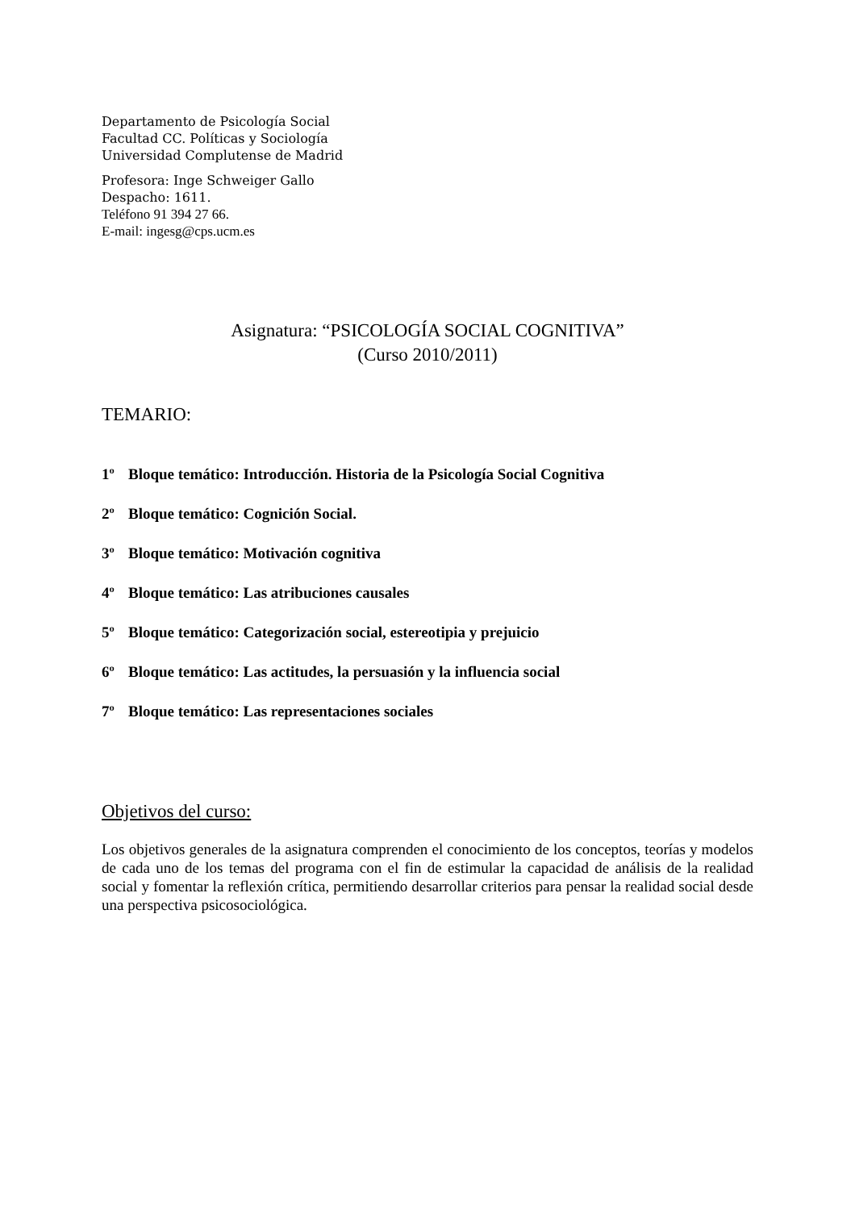Departamento de Psicología Social
Facultad CC. Políticas y Sociología
Universidad Complutense de Madrid
Profesora: Inge Schweiger Gallo
Despacho: 1611.
Teléfono 91 394 27 66.
E-mail: ingesg@cps.ucm.es
Asignatura: “PSICOLOGÍA SOCIAL COGNITIVA”
(Curso 2010/2011)
TEMARIO:
1º Bloque temático: Introducción. Historia de la Psicología Social Cognitiva
2º Bloque temático: Cognición Social.
3º Bloque temático: Motivación cognitiva
4º Bloque temático: Las atribuciones causales
5º Bloque temático: Categorización social, estereotipia y prejuicio
6º Bloque temático: Las actitudes, la persuasión y la influencia social
7º Bloque temático: Las representaciones sociales
Objetivos del curso:
Los objetivos generales de la asignatura comprenden el conocimiento de los conceptos, teorías y modelos de cada uno de los temas del programa con el fin de estimular la capacidad de análisis de la realidad social y fomentar la reflexión crítica, permitiendo desarrollar criterios para pensar la realidad social desde una perspectiva psicosociológica.